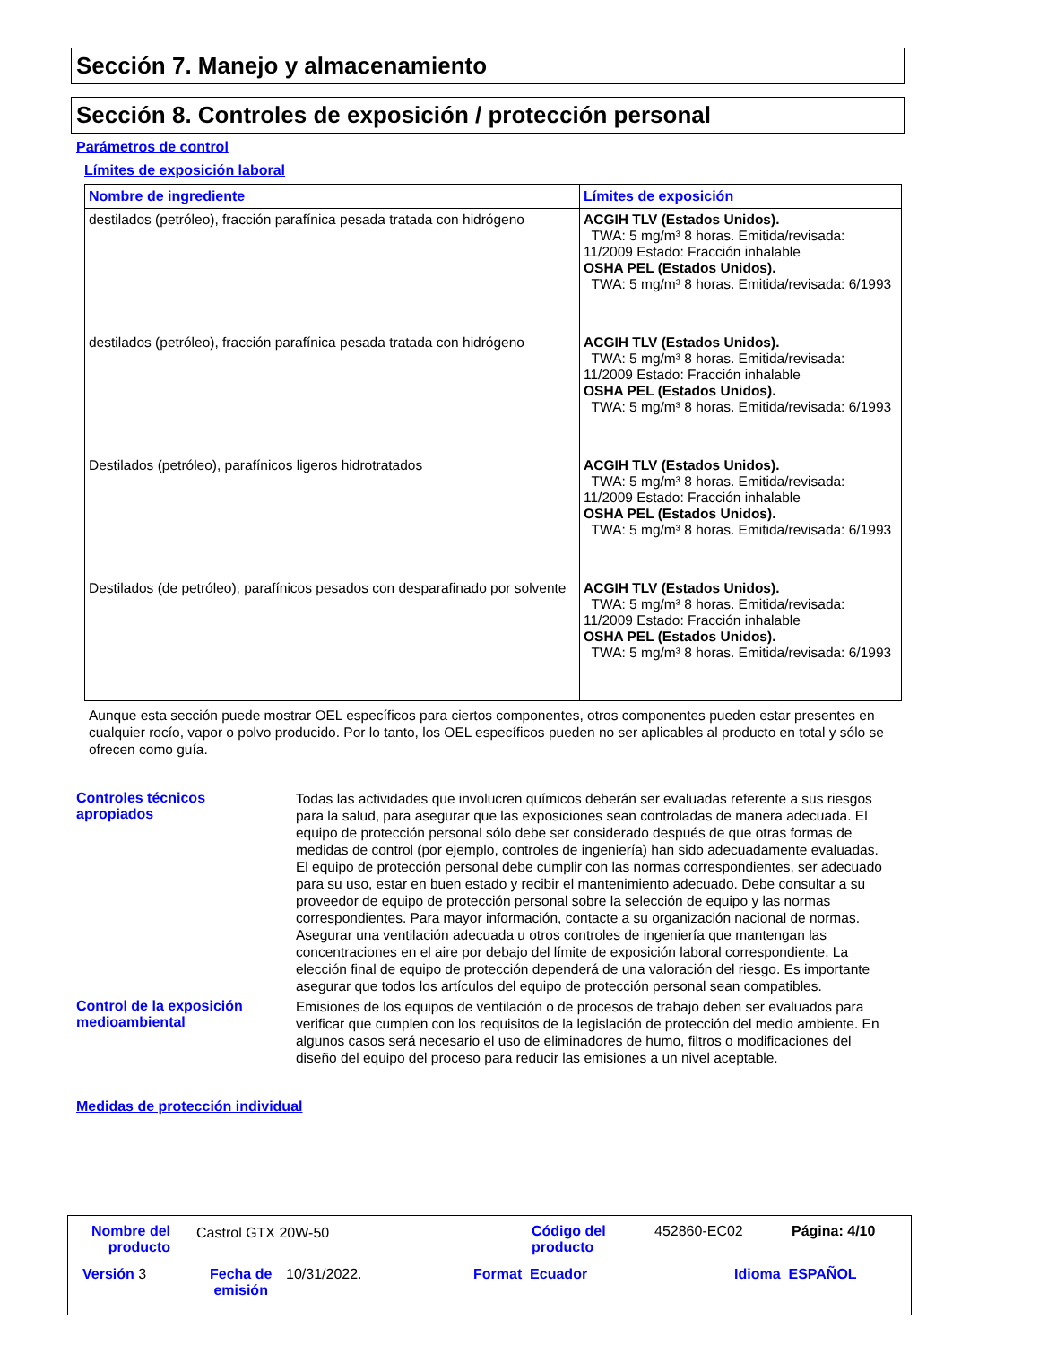Sección 7. Manejo y almacenamiento
Sección 8. Controles de exposición / protección personal
Parámetros de control
Límites de exposición laboral
| Nombre de ingrediente | Límites de exposición |
| --- | --- |
| destilados (petróleo), fracción parafínica pesada tratada con hidrógeno | ACGIH TLV (Estados Unidos). TWA: 5 mg/m³ 8 horas. Emitida/revisada: 11/2009 Estado: Fracción inhalable OSHA PEL (Estados Unidos). TWA: 5 mg/m³ 8 horas. Emitida/revisada: 6/1993 |
| destilados (petróleo), fracción parafínica pesada tratada con hidrógeno | ACGIH TLV (Estados Unidos). TWA: 5 mg/m³ 8 horas. Emitida/revisada: 11/2009 Estado: Fracción inhalable OSHA PEL (Estados Unidos). TWA: 5 mg/m³ 8 horas. Emitida/revisada: 6/1993 |
| Destilados (petróleo), parafínicos ligeros hidrotratados | ACGIH TLV (Estados Unidos). TWA: 5 mg/m³ 8 horas. Emitida/revisada: 11/2009 Estado: Fracción inhalable OSHA PEL (Estados Unidos). TWA: 5 mg/m³ 8 horas. Emitida/revisada: 6/1993 |
| Destilados (de petróleo), parafínicos pesados con desparafinado por solvente | ACGIH TLV (Estados Unidos). TWA: 5 mg/m³ 8 horas. Emitida/revisada: 11/2009 Estado: Fracción inhalable OSHA PEL (Estados Unidos). TWA: 5 mg/m³ 8 horas. Emitida/revisada: 6/1993 |
Aunque esta sección puede mostrar OEL específicos para ciertos componentes, otros componentes pueden estar presentes en cualquier rocío, vapor o polvo producido. Por lo tanto, los OEL específicos pueden no ser aplicables al producto en total y sólo se ofrecen como guía.
Controles técnicos
apropiados
Todas las actividades que involucren químicos deberán ser evaluadas referente a sus riesgos para la salud, para asegurar que las exposiciones sean controladas de manera adecuada. El equipo de protección personal sólo debe ser considerado después de que otras formas de medidas de control (por ejemplo, controles de ingeniería) han sido adecuadamente evaluadas. El equipo de protección personal debe cumplir con las normas correspondientes, ser adecuado para su uso, estar en buen estado y recibir el mantenimiento adecuado. Debe consultar a su proveedor de equipo de protección personal sobre la selección de equipo y las normas correspondientes. Para mayor información, contacte a su organización nacional de normas.
Asegurar una ventilación adecuada u otros controles de ingeniería que mantengan las concentraciones en el aire por debajo del límite de exposición laboral correspondiente. La elección final de equipo de protección dependerá de una valoración del riesgo. Es importante asegurar que todos los artículos del equipo de protección personal sean compatibles.
Control de la exposición
medioambiental
Emisiones de los equipos de ventilación o de procesos de trabajo deben ser evaluados para verificar que cumplen con los requisitos de la legislación de protección del medio ambiente. En algunos casos será necesario el uso de eliminadores de humo, filtros o modificaciones del diseño del equipo del proceso para reducir las emisiones a un nivel aceptable.
Medidas de protección individual
Nombre del
producto
Castrol GTX 20W-50
Código del
producto
452860-EC02 Página: 4/10
Versión 3
Fecha de
emisión
10/31/2022. Format Ecuador Idioma ESPAÑOL